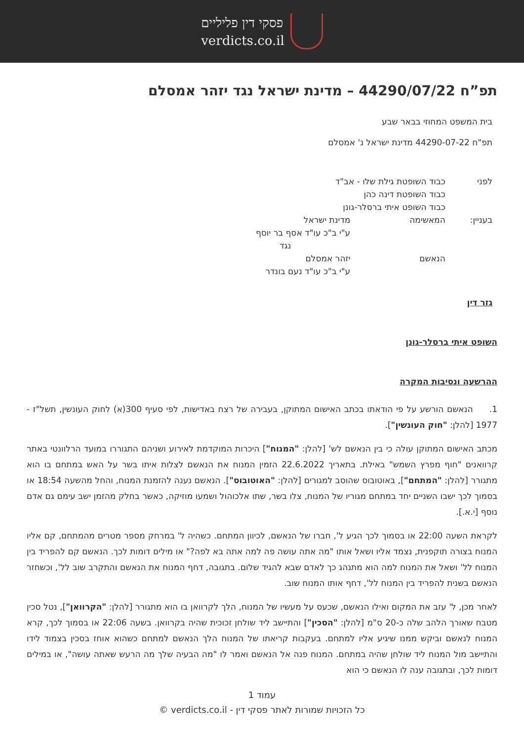פסקי דין פליליים
verdicts.co.il
תפ”ח 44290/07/22 – מדינת ישראל נגד יזהר אמסלם
בית המשפט המחוזי בבאר שבע
תפ"ח 44290-07-22 מדינת ישראל נ' אמסלם
| לפני | כבוד השופטת גילת שלו - אב"ד כבוד השופטת דינה כהן כבוד השופט איתי ברסלר-גונן | |
| בעניין: | המאשימה | מדינת ישראל ע"י ב"כ עו"ד אסף בר יוסף נגד |
| | הנאשם | יזהר אמסלם ע"י ב"כ עו"ד נעם בונדר |
גזר דין
השופט איתי ברסלר-גונן
ההרשעה ונסיבות המקרה
1. הנאשם הורשע על פי הודאתו בכתב האישום המתוקן, בעבירה של רצח באדישות, לפי סעיף 300(א) לחוק העונשין, תשל"ז - 1977 [להלן: "חוק העונשין"].
מכתב האישום המתוקן עולה כי בין הנאשם לש' [להלן: "המנוח"] היכרות המוקדמת לאירוע ושניהם התגוררו במועד הרלוונטי באתר קרוואנים "חוף מפרץ השמש" באילת. בתאריך 22.6.2022 הזמין המנוח את הנאשם לצלות איתו בשר על האש במתחם בו הוא מתגורר [להלן: "המתחם"], באוטובוס שהוסב למגורים [להלן: "האוטובוס"]. הנאשם נענה להזמנת המנוח, והחל מהשעה 18:54 או בסמוך לכך ישבו השניים יחד במתחם מגוריו של המנוח, צלו בשר, שתו אלכוהול ושמעו מוזיקה, כאשר בחלק מהזמן ישב עימם גם אדם נוסף [י.א.].
לקראת השעה 22:00 או בסמוך לכך הגיע ל', חברו של הנאשם, לכיוון המתחם. כשהיה ל' במרחק מספר מטרים מהמתחם, קם אליו המנוח בצורה תוקפנית, נצמד אליו ושאל אותו "מה אתה עושה פה למה אתה בא לפה?" או מילים דומות לכך. הנאשם קם להפריד בין המנוח לל' ושאל את המנוח למה הוא מתנהג כך לאדם שבא להגיד שלום. בתגובה, דחף המנוח את הנאשם והתקרב שוב לל', וכשחזר הנאשם בשנית להפריד בין המנוח לל', דחף אותו המנוח שוב.
לאחר מכן, ל' עזב את המקום ואילו הנאשם, שכעס על מעשיו של המנוח, הלך לקרוואן בו הוא מתגורר [להלן: "הקרוואן"], נטל סכין מטבח שאורך הלהב שלה כ-20 ס"מ [להלן: "הסכין"] והתיישב ליד שולחן זכוכית שהיה בקרוואן. בשעה 22:06 או בסמוך לכך, קרא המנוח לנאשם וביקש ממנו שיגיע אליו למתחם. בעקבות קריאתו של המנוח הלך הנאשם למתחם כשהוא אוחז בסכין בצמוד לידו והתיישב מול המנוח ליד שולחן שהיה במתחם. המנוח פנה אל הנאשם ואמר לו "מה הבעיה שלך מה הרעש שאתה עושה", או במילים דומות לכך, ובתגובה ענה לו הנאשם כי הוא
עמוד 1
כל הזכויות שמורות לאתר פסקי דין - verdicts.co.il ©